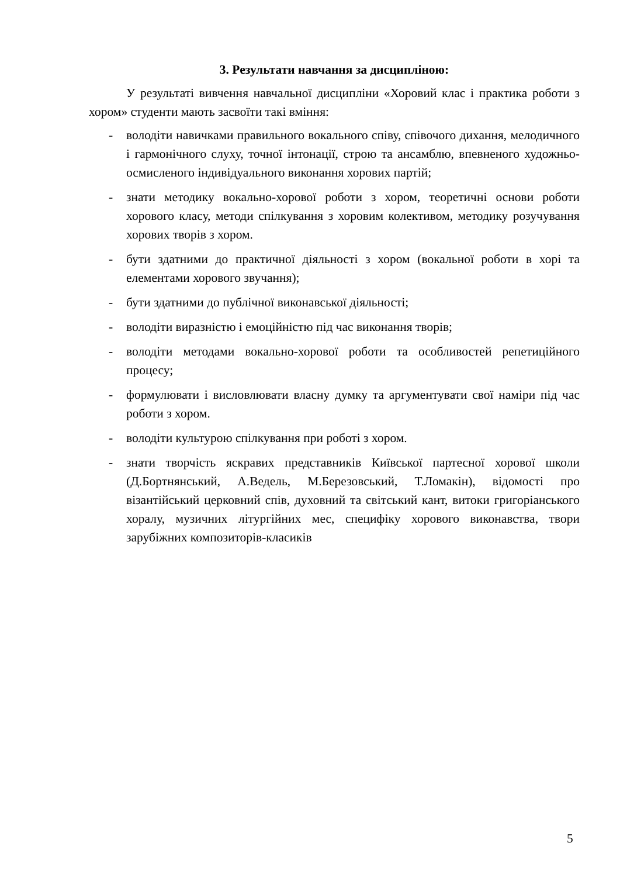3. Результати навчання за дисципліною:
У результаті вивчення навчальної дисципліни «Хоровий клас і практика роботи з хором» студенти мають засвоїти такі вміння:
- володіти навичками правильного вокального співу, співочого дихання, мелодичного і гармонічного слуху, точної інтонації, строю та ансамблю, впевненого художньо-осмисленого індивідуального виконання хорових партій;
- знати методику вокально-хорової роботи з хором, теоретичні основи роботи хорового класу, методи спілкування з хоровим колективом, методику розучування хорових творів з хором.
- бути здатними до практичної діяльності з хором (вокальної роботи в хорі та елементами хорового звучання);
- бути здатними до публічної виконавської діяльності;
- володіти виразністю і емоційністю під час виконання творів;
- володіти методами вокально-хорової роботи та особливостей репетиційного процесу;
- формулювати і висловлювати власну думку та аргументувати свої наміри під час роботи з хором.
- володіти культурою спілкування при роботі з хором.
- знати творчість яскравих представників Київської партесної хорової школи (Д.Бортнянський, А.Ведель, М.Березовський, Т.Ломакін), відомості про візантійський церковний спів, духовний та світський кант, витоки григоріанського хоралу, музичних літургійних мес, специфіку хорового виконавства, твори зарубіжних композиторів-класиків
5